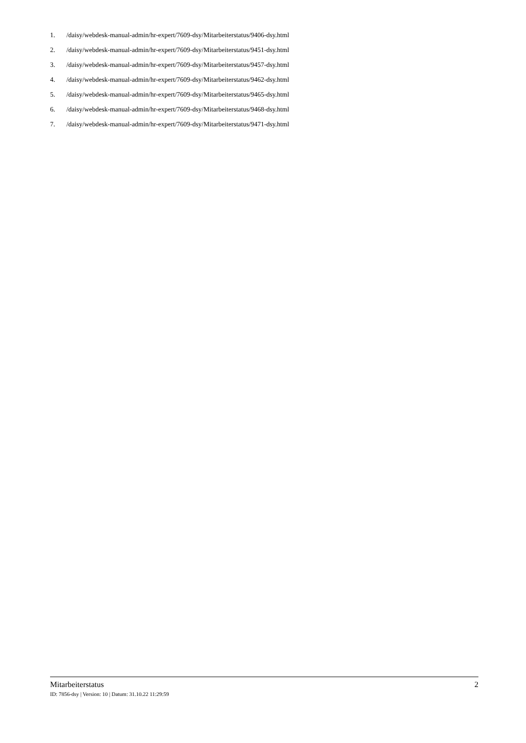1. /daisy/webdesk-manual-admin/hr-expert/7609-dsy/Mitarbeiterstatus/9406-dsy.html
2. /daisy/webdesk-manual-admin/hr-expert/7609-dsy/Mitarbeiterstatus/9451-dsy.html
3. /daisy/webdesk-manual-admin/hr-expert/7609-dsy/Mitarbeiterstatus/9457-dsy.html
4. /daisy/webdesk-manual-admin/hr-expert/7609-dsy/Mitarbeiterstatus/9462-dsy.html
5. /daisy/webdesk-manual-admin/hr-expert/7609-dsy/Mitarbeiterstatus/9465-dsy.html
6. /daisy/webdesk-manual-admin/hr-expert/7609-dsy/Mitarbeiterstatus/9468-dsy.html
7. /daisy/webdesk-manual-admin/hr-expert/7609-dsy/Mitarbeiterstatus/9471-dsy.html
Mitarbeiterstatus 2
ID: 7856-dsy | Version: 10 | Datum: 31.10.22 11:29:59